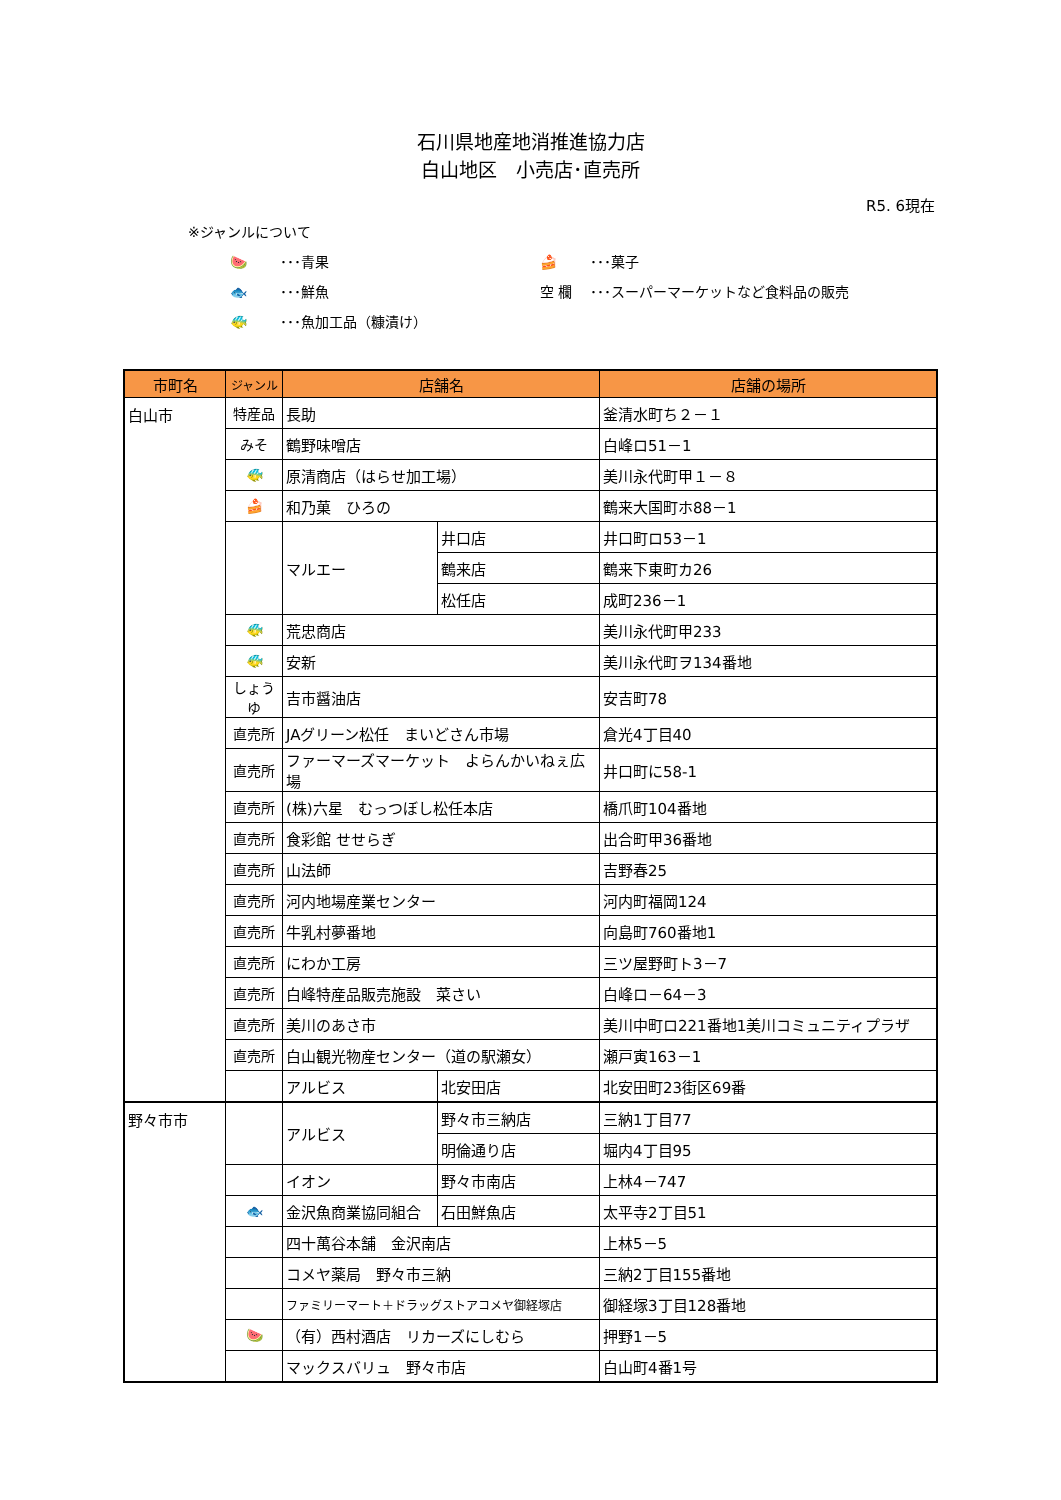石川県地産地消推進協力店
白山地区　小売店･直売所
R5. 6現在
※ジャンルについて
🍉 ･･･青果
🍰 ･･･菓子
🐟 ･･･鮮魚
空 欄 ･･･スーパーマーケットなど食料品の販売
🐠 ･･･魚加工品（糠漬け）
| 市町名 | ジャンル | 店舗名 | | 店舗の場所 |
| --- | --- | --- | --- | --- |
| 白山市 | 特産品 | 長助 | | 釜清水町ち２－１ |
| | みそ | 鶴野味噌店 | | 白峰ロ51－1 |
| | 🐠 | 原清商店（はらせ加工場） | | 美川永代町甲１－８ |
| | 🍰 | 和乃菓 ひろの | | 鶴来大国町ホ88－1 |
| | | マルエー | 井口店 | 井口町ロ53－1 |
| | | | 鶴来店 | 鶴来下東町カ26 |
| | | | 松任店 | 成町236－1 |
| | 🐠 | 荒忠商店 | | 美川永代町甲233 |
| | 🐠 | 安新 | | 美川永代町ヲ134番地 |
| | しょうゆ | 吉市醤油店 | | 安吉町78 |
| | 直売所 | JAグリーン松任 まいどさん市場 | | 倉光4丁目40 |
| | 直売所 | ファーマーズマーケット よらんかいねぇ広場 | | 井口町に58-1 |
| | 直売所 | (株)六星 むっつぼし松任本店 | | 橋爪町104番地 |
| | 直売所 | 食彩館 せせらぎ | | 出合町甲36番地 |
| | 直売所 | 山法師 | | 吉野春25 |
| | 直売所 | 河内地場産業センター | | 河内町福岡124 |
| | 直売所 | 牛乳村夢番地 | | 向島町760番地1 |
| | 直売所 | にわか工房 | | 三ツ屋野町ト3－7 |
| | 直売所 | 白峰特産品販売施設 菜さい | | 白峰ロ－64－3 |
| | 直売所 | 美川のあさ市 | | 美川中町ロ221番地1美川コミュニティプラザ |
| | 直売所 | 白山観光物産センター（道の駅瀬女） | | 瀬戸寅163－1 |
| | | アルビス | 北安田店 | 北安田町23街区69番 |
| 野々市市 | | アルビス | 野々市三納店 | 三納1丁目77 |
| | | | 明倫通り店 | 堀内4丁目95 |
| | | イオン | 野々市南店 | 上林4－747 |
| | 🐟 | 金沢魚商業協同組合 | 石田鮮魚店 | 太平寺2丁目51 |
| | | 四十萬谷本舗 金沢南店 | | 上林5－5 |
| | | コメヤ薬局 野々市三納 | | 三納2丁目155番地 |
| | | ファミリーマート＋ドラッグストアコメヤ御経塚店 | | 御経塚3丁目128番地 |
| | 🍉 | （有）西村酒店 リカーズにしむら | | 押野1－5 |
| | | マックスバリュ 野々市店 | | 白山町4番1号 |